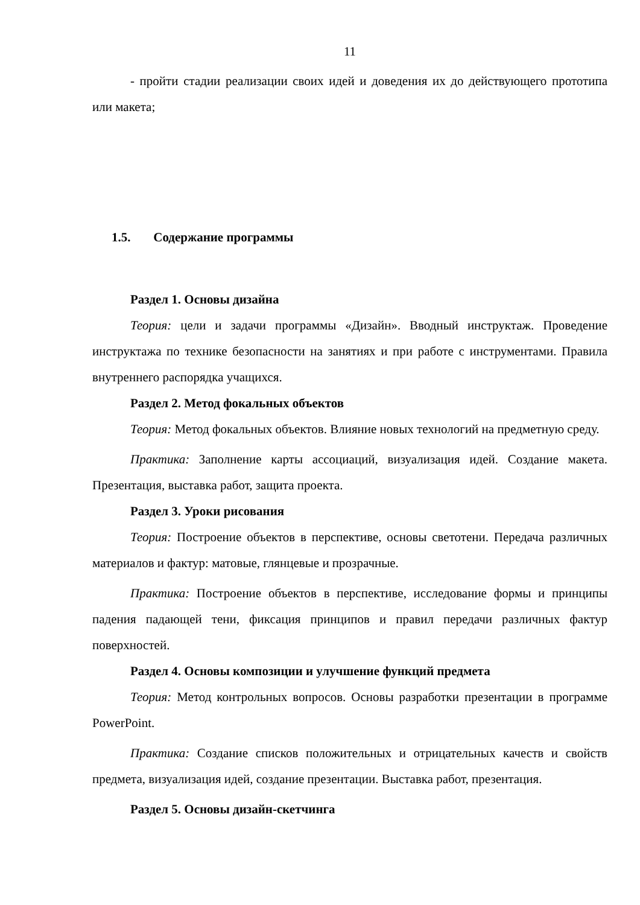11
- пройти стадии реализации своих идей и доведения их до действующего прототипа или макета;
1.5. Содержание программы
Раздел 1. Основы дизайна
Теория: цели и задачи программы «Дизайн». Вводный инструктаж. Проведение инструктажа по технике безопасности на занятиях и при работе с инструментами. Правила внутреннего распорядка учащихся.
Раздел 2. Метод фокальных объектов
Теория: Метод фокальных объектов. Влияние новых технологий на предметную среду.
Практика: Заполнение карты ассоциаций, визуализация идей. Создание макета. Презентация, выставка работ, защита проекта.
Раздел 3. Уроки рисования
Теория: Построение объектов в перспективе, основы светотени. Передача различных материалов и фактур: матовые, глянцевые и прозрачные.
Практика: Построение объектов в перспективе, исследование формы и принципы падения падающей тени, фиксация принципов и правил передачи различных фактур поверхностей.
Раздел 4. Основы композиции и улучшение функций предмета
Теория: Метод контрольных вопросов. Основы разработки презентации в программе PowerPoint.
Практика: Создание списков положительных и отрицательных качеств и свойств предмета, визуализация идей, создание презентации. Выставка работ, презентация.
Раздел 5. Основы дизайн-скетчинга